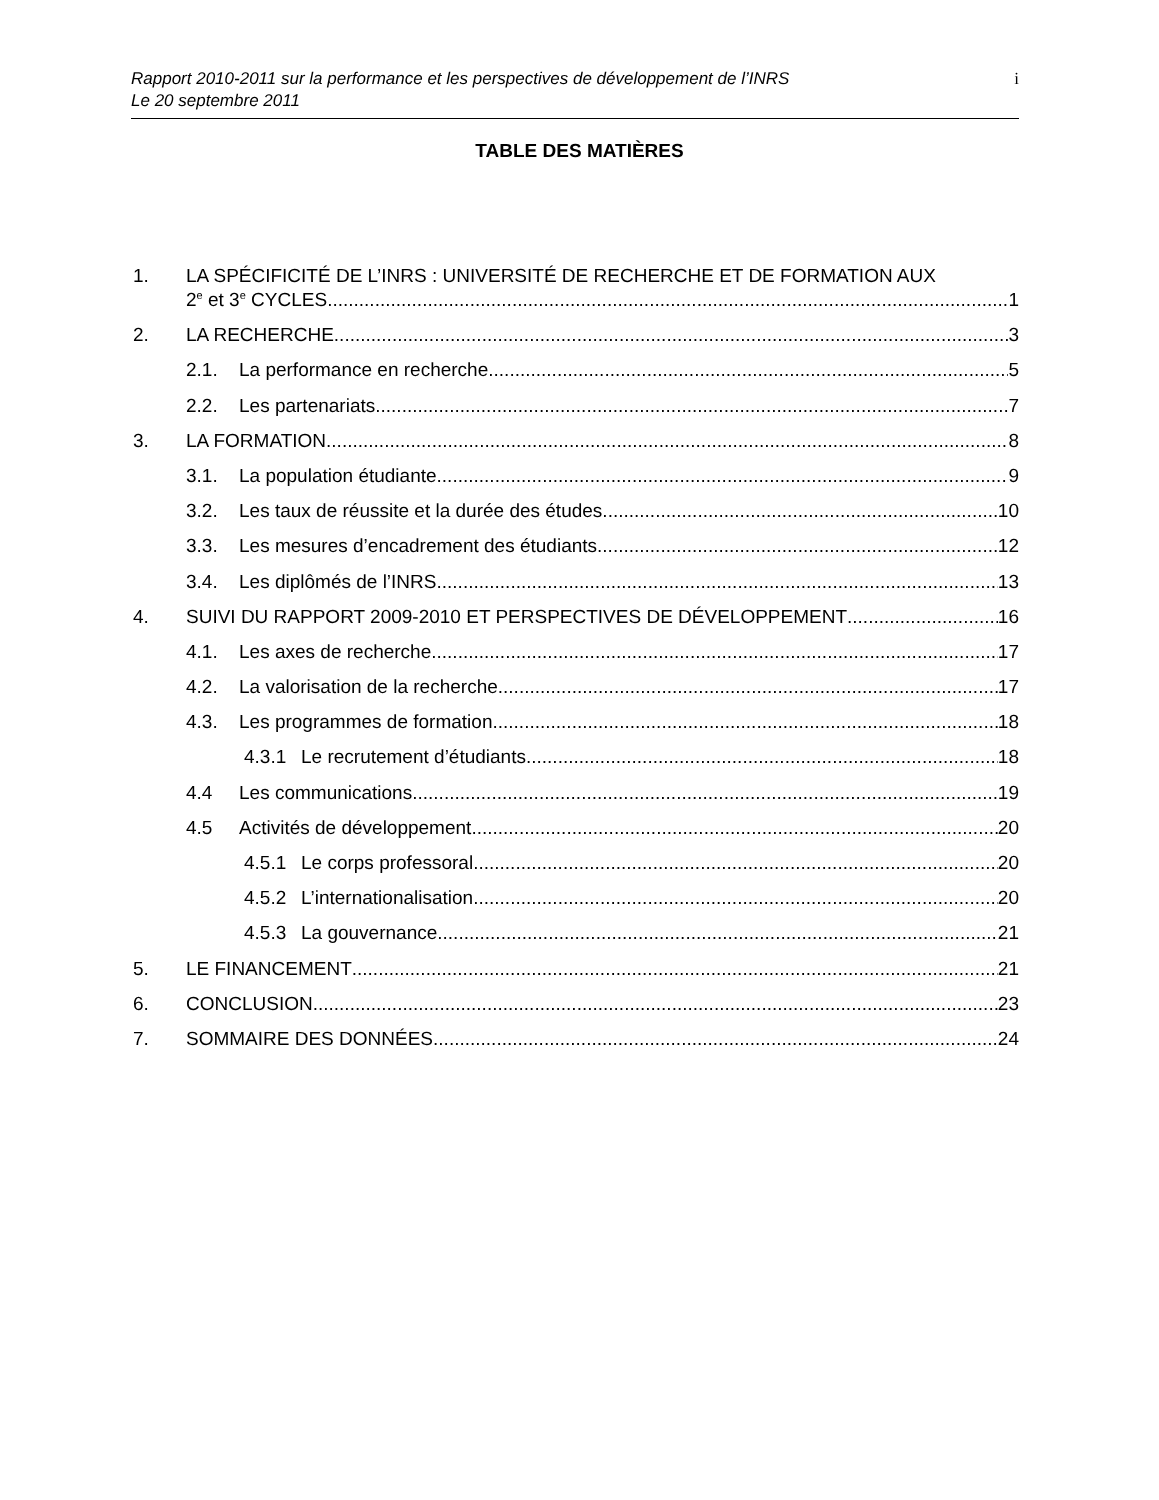Rapport 2010-2011 sur la performance et les perspectives de développement de l’INRS
Le 20 septembre 2011
i
TABLE DES MATIÈRES
1. LA SPÉCIFICITÉ DE L’INRS : UNIVERSITÉ DE RECHERCHE ET DE FORMATION AUX
2<sup>e</sup> et 3<sup>e</sup> CYCLES 1
2. LA RECHERCHE 3
2.1. La performance en recherche 5
2.2. Les partenariats 7
3. LA FORMATION 8
3.1. La population étudiante 9
3.2. Les taux de réussite et la durée des études 10
3.3. Les mesures d’encadrement des étudiants 12
3.4. Les diplômés de l’INRS 13
4. SUIVI DU RAPPORT 2009-2010 ET PERSPECTIVES DE DÉVELOPPEMENT 16
4.1. Les axes de recherche 17
4.2. La valorisation de la recherche 17
4.3. Les programmes de formation 18
4.3.1 Le recrutement d’étudiants 18
4.4 Les communications 19
4.5 Activités de développement 20
4.5.1 Le corps professoral 20
4.5.2 L’internationalisation 20
4.5.3 La gouvernance 21
5. LE FINANCEMENT 21
6. CONCLUSION 23
7. SOMMAIRE DES DONNÉES 24